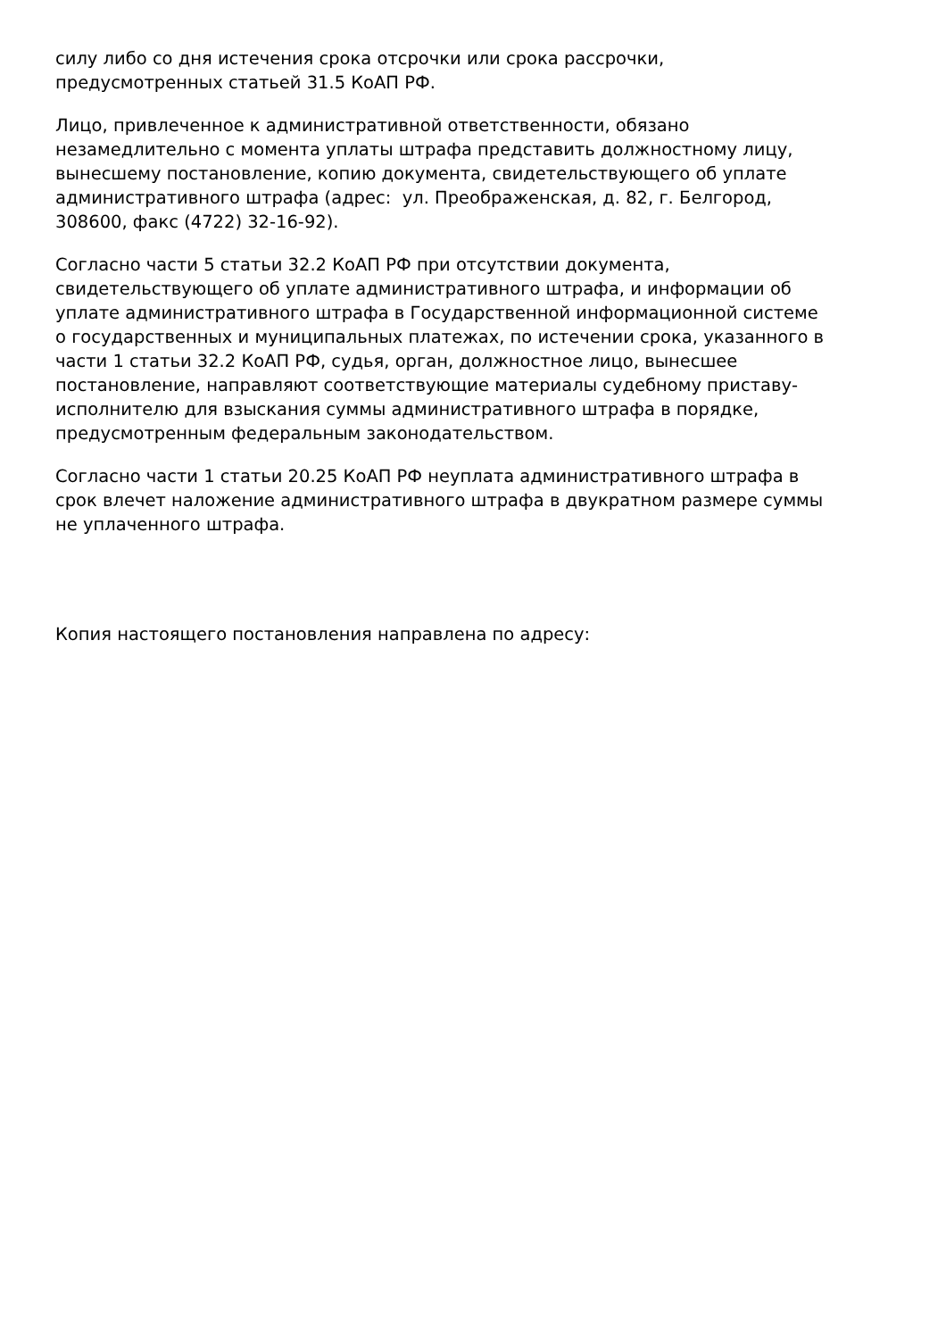силу либо со дня истечения срока отсрочки или срока рассрочки,
предусмотренных статьей 31.5 КоАП РФ.
Лицо, привлеченное к административной ответственности, обязано
незамедлительно с момента уплаты штрафа представить должностному лицу,
вынесшему постановление, копию документа, свидетельствующего об уплате
административного штрафа (адрес: ул. Преображенская, д. 82, г. Белгород,
308600, факс (4722) 32-16-92).
Согласно части 5 статьи 32.2 КоАП РФ при отсутствии документа,
свидетельствующего об уплате административного штрафа, и информации об
уплате административного штрафа в Государственной информационной системе
о государственных и муниципальных платежах, по истечении срока, указанного в
части 1 статьи 32.2 КоАП РФ, судья, орган, должностное лицо, вынесшее
постановление, направляют соответствующие материалы судебному приставу-
исполнителю для взыскания суммы административного штрафа в порядке,
предусмотренным федеральным законодательством.
Согласно части 1 статьи 20.25 КоАП РФ неуплата административного штрафа в
срок влечет наложение административного штрафа в двукратном размере суммы
не уплаченного штрафа.
Копия настоящего постановления направлена по адресу: